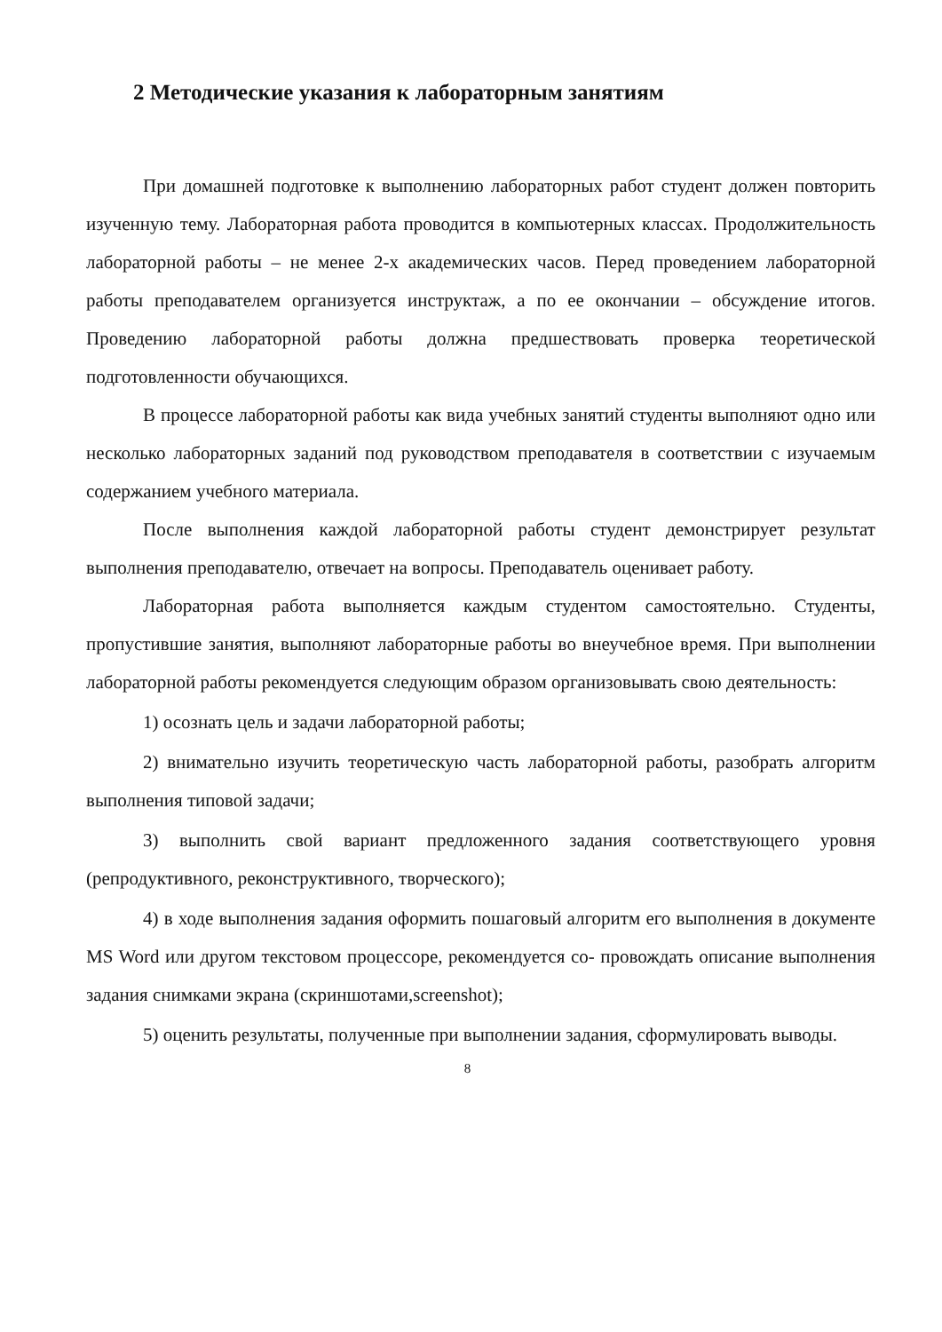2 Методические указания к лабораторным занятиям
При домашней подготовке к выполнению лабораторных работ студент должен повторить изученную тему. Лабораторная работа проводится в компьютерных классах. Продолжительность лабораторной работы – не менее 2-х академических часов. Перед проведением лабораторной работы преподавателем организуется инструктаж, а по ее окончании – обсуждение итогов. Проведению лабораторной работы должна предшествовать проверка теоретической подготовленности обучающихся.
В процессе лабораторной работы как вида учебных занятий студенты выполняют одно или несколько лабораторных заданий под руководством преподавателя в соответствии с изучаемым содержанием учебного материала.
После выполнения каждой лабораторной работы студент демонстрирует результат выполнения преподавателю, отвечает на вопросы. Преподаватель оценивает работу.
Лабораторная работа выполняется каждым студентом самостоятельно. Студенты, пропустившие занятия, выполняют лабораторные работы во внеучебное время. При выполнении лабораторной работы рекомендуется следующим образом организовывать свою деятельность:
1) осознать цель и задачи лабораторной работы;
2) внимательно изучить теоретическую часть лабораторной работы, разобрать алгоритм выполнения типовой задачи;
3) выполнить свой вариант предложенного задания соответствующего уровня (репродуктивного, реконструктивного, творческого);
4) в ходе выполнения задания оформить пошаговый алгоритм его выполнения в документе MS Word или другом текстовом процессоре, рекомендуется со- провождать описание выполнения задания снимками экрана (скриншотами,screenshot);
5) оценить результаты, полученные при выполнении задания, сформулировать выводы.
8